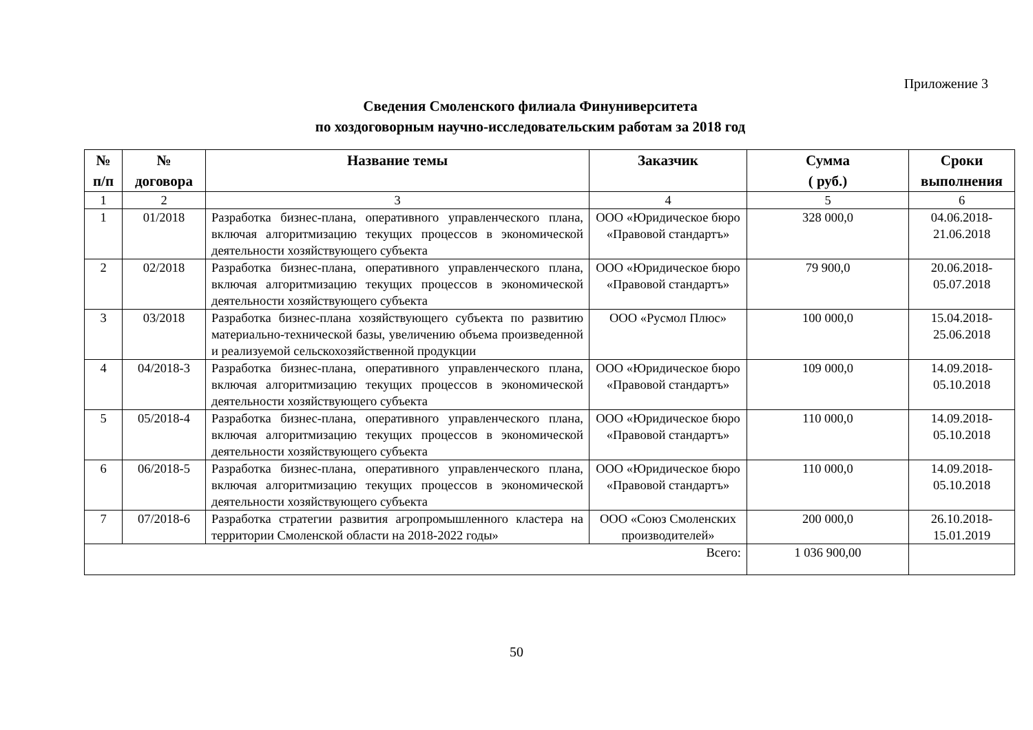Приложение 3
Сведения Смоленского филиала Финуниверситета
по хоздоговорным научно-исследовательским работам за 2018 год
| № п/п | № договора | Название темы | Заказчик | Сумма ( руб.) | Сроки выполнения |
| --- | --- | --- | --- | --- | --- |
| 1 | 2 | 3 | 4 | 5 | 6 |
| 1 | 01/2018 | Разработка бизнес-плана, оперативного управленческого плана, включая алгоритмизацию текущих процессов в экономической деятельности хозяйствующего субъекта | ООО «Юридическое бюро «Правовой стандартъ» | 328 000,0 | 04.06.2018- 21.06.2018 |
| 2 | 02/2018 | Разработка бизнес-плана, оперативного управленческого плана, включая алгоритмизацию текущих процессов в экономической деятельности хозяйствующего субъекта | ООО «Юридическое бюро «Правовой стандартъ» | 79 900,0 | 20.06.2018- 05.07.2018 |
| 3 | 03/2018 | Разработка бизнес-плана хозяйствующего субъекта по развитию материально-технической базы, увеличению объема произведенной и реализуемой сельскохозяйственной продукции | ООО «Русмол Плюс» | 100 000,0 | 15.04.2018- 25.06.2018 |
| 4 | 04/2018-3 | Разработка бизнес-плана, оперативного управленческого плана, включая алгоритмизацию текущих процессов в экономической деятельности хозяйствующего субъекта | ООО «Юридическое бюро «Правовой стандартъ» | 109 000,0 | 14.09.2018- 05.10.2018 |
| 5 | 05/2018-4 | Разработка бизнес-плана, оперативного управленческого плана, включая алгоритмизацию текущих процессов в экономической деятельности хозяйствующего субъекта | ООО «Юридическое бюро «Правовой стандартъ» | 110 000,0 | 14.09.2018- 05.10.2018 |
| 6 | 06/2018-5 | Разработка бизнес-плана, оперативного управленческого плана, включая алгоритмизацию текущих процессов в экономической деятельности хозяйствующего субъекта | ООО «Юридическое бюро «Правовой стандартъ» | 110 000,0 | 14.09.2018- 05.10.2018 |
| 7 | 07/2018-6 | Разработка стратегии развития агропромышленного кластера на территории Смоленской области на 2018-2022 годы» | ООО «Союз Смоленских производителей» | 200 000,0 | 26.10.2018- 15.01.2019 |
| Всего: | | | | 1 036 900,00 | |
50